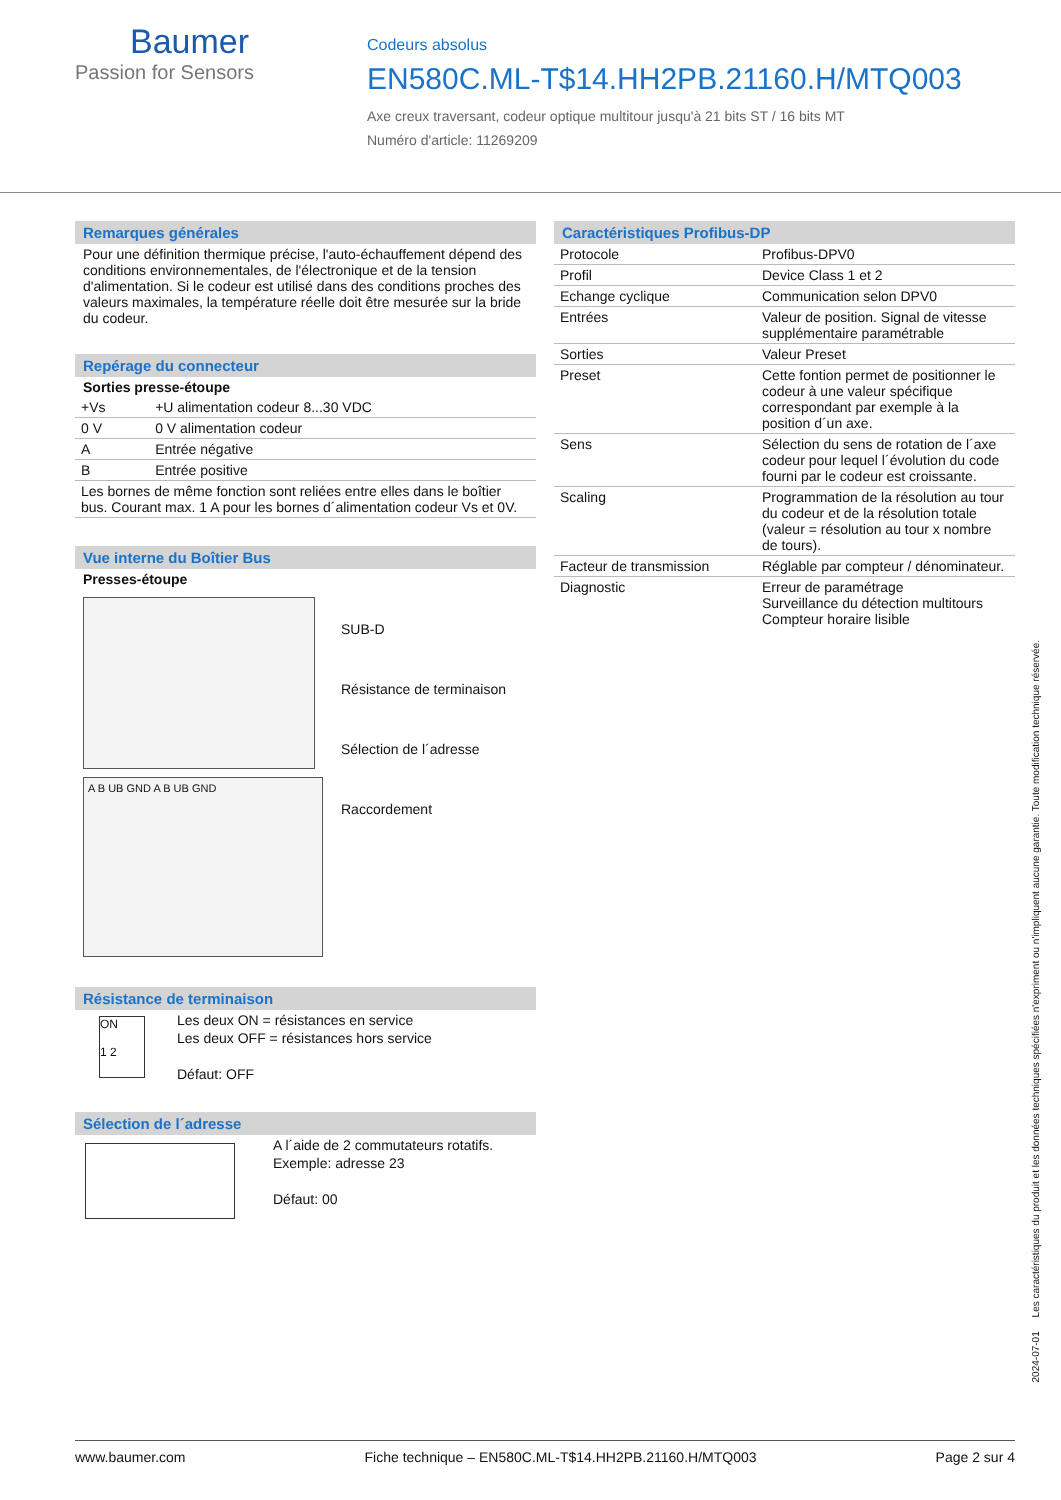Baumer
Passion for Sensors
Codeurs absolus
EN580C.ML-T$14.HH2PB.21160.H/MTQ003
Axe creux traversant, codeur optique multitour jusqu'à 21 bits ST / 16 bits MT
Numéro d'article: 11269209
Remarques générales
Pour une définition thermique précise, l'auto-échauffement dépend des conditions environnementales, de l'électronique et de la tension d'alimentation. Si le codeur est utilisé dans des conditions proches des valeurs maximales, la température réelle doit être mesurée sur la bride du codeur.
Repérage du connecteur
Sorties presse-étoupe
| +Vs | +U alimentation codeur 8...30 VDC |
| 0 V | 0 V alimentation codeur |
| A | Entrée négative |
| B | Entrée positive |
| Les bornes de même fonction sont reliées entre elles dans le boîtier bus. Courant max. 1 A pour les bornes d´alimentation codeur Vs et 0V. | |
Vue interne du Boîtier Bus
Presses-étoupe
A B UB GND A B UB GND
SUB-D
Résistance de terminaison
Sélection de l´adresse
Raccordement
Résistance de terminaison
ON
1 2
Les deux ON = résistances en service
Les deux OFF = résistances hors service
Défaut: OFF
Sélection de l´adresse
A l´aide de 2 commutateurs rotatifs.
Exemple: adresse 23
Défaut: 00
Caractéristiques Profibus-DP
| Protocole | Profibus-DPV0 |
| Profil | Device Class 1 et 2 |
| Echange cyclique | Communication selon DPV0 |
| Entrées | Valeur de position. Signal de vitesse supplémentaire paramétrable |
| Sorties | Valeur Preset |
| Preset | Cette fontion permet de positionner le codeur à une valeur spécifique correspondant par exemple à la position d´un axe. |
| Sens | Sélection du sens de rotation de l´axe codeur pour lequel l´évolution du code fourni par le codeur est croissante. |
| Scaling | Programmation de la résolution au tour du codeur et de la résolution totale (valeur = résolution au tour x nombre de tours). |
| Facteur de transmission | Réglable par compteur / dénominateur. |
| Diagnostic | Erreur de paramétrage Surveillance du détection multitours Compteur horaire lisible |
2024-07-01 Les caractéristiques du produit et les données techniques spécifiées n'expriment ou n'impliquent aucune garantie. Toute modification technique réservée.
www.baumer.com Fiche technique – EN580C.ML-T$14.HH2PB.21160.H/MTQ003 Page 2 sur 4